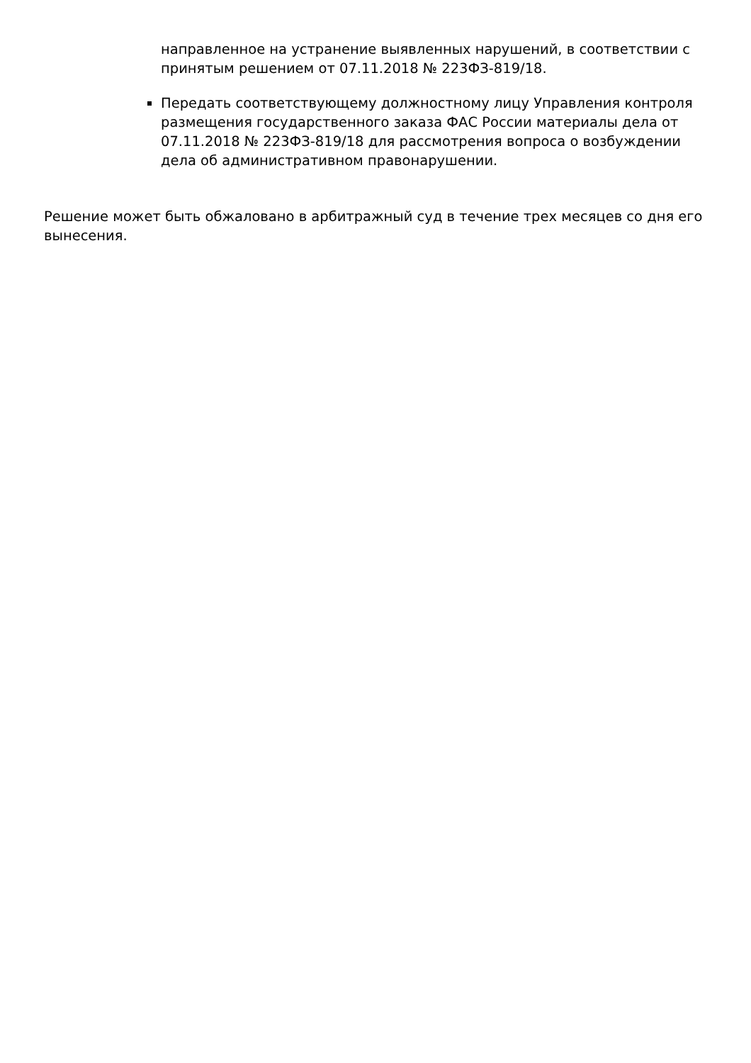направленное на устранение выявленных нарушений, в соответствии с принятым решением от 07.11.2018 № 223ФЗ-819/18.
Передать соответствующему должностному лицу Управления контроля размещения государственного заказа ФАС России материалы дела от 07.11.2018 № 223ФЗ-819/18 для рассмотрения вопроса о возбуждении дела об административном правонарушении.
Решение может быть обжаловано в арбитражный суд в течение трех месяцев со дня его вынесения.